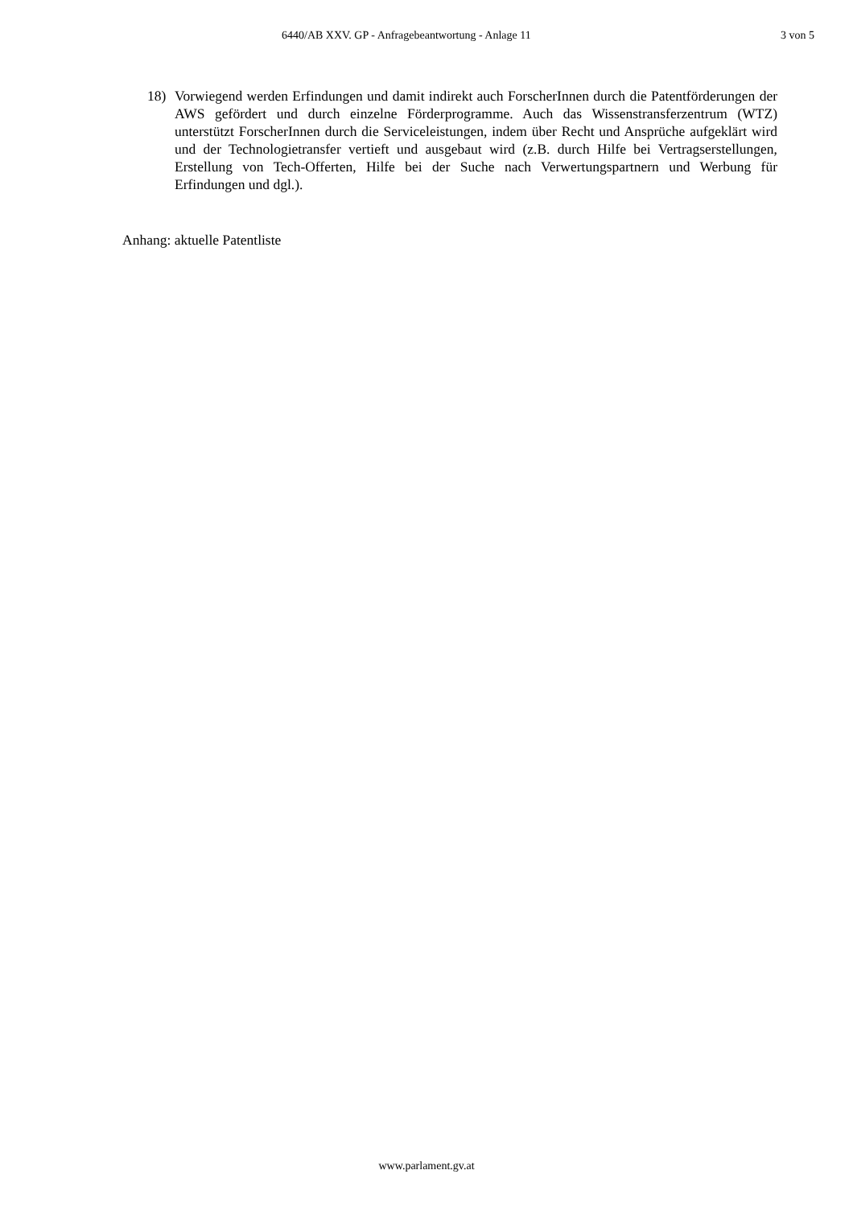6440/AB XXV. GP - Anfragebeantwortung - Anlage 11 3 von 5
18) Vorwiegend werden Erfindungen und damit indirekt auch ForscherInnen durch die Patentförderungen der AWS gefördert und durch einzelne Förderprogramme. Auch das Wissenstransferzentrum (WTZ) unterstützt ForscherInnen durch die Serviceleistungen, indem über Recht und Ansprüche aufgeklärt wird und der Technologietransfer vertieft und ausgebaut wird (z.B. durch Hilfe bei Vertragserstellungen, Erstellung von Tech-Offerten, Hilfe bei der Suche nach Verwertungspartnern und Werbung für Erfindungen und dgl.).
Anhang: aktuelle Patentliste
www.parlament.gv.at